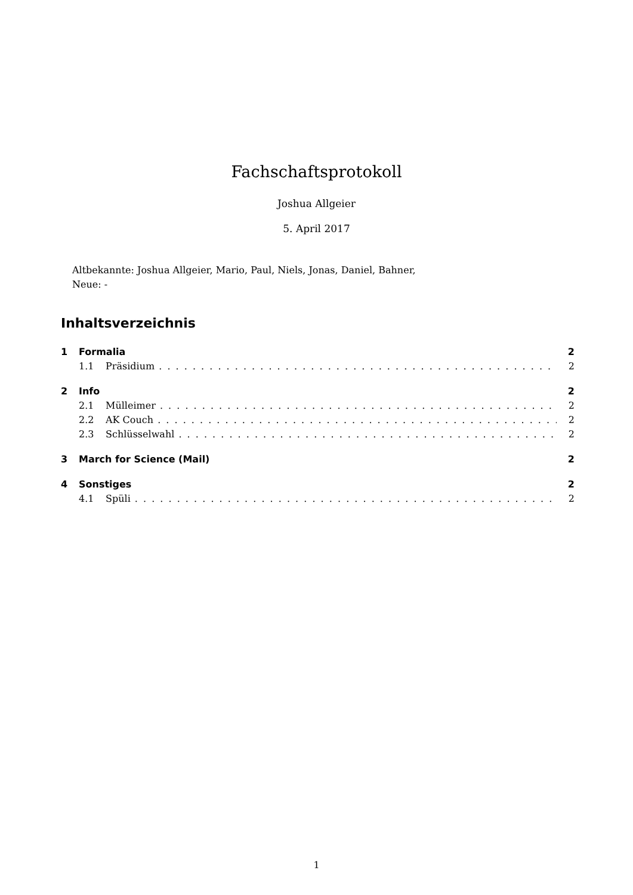Fachschaftsprotokoll
Joshua Allgeier
5. April 2017
Altbekannte: Joshua Allgeier, Mario, Paul, Niels, Jonas, Daniel, Bahner,
Neue: -
Inhaltsverzeichnis
1 Formalia 2
1.1 Präsidium 2
2 Info 2
2.1 Mülleimer 2
2.2 AK Couch 2
2.3 Schlüsselwahl 2
3 March for Science (Mail) 2
4 Sonstiges 2
4.1 Spüli 2
1